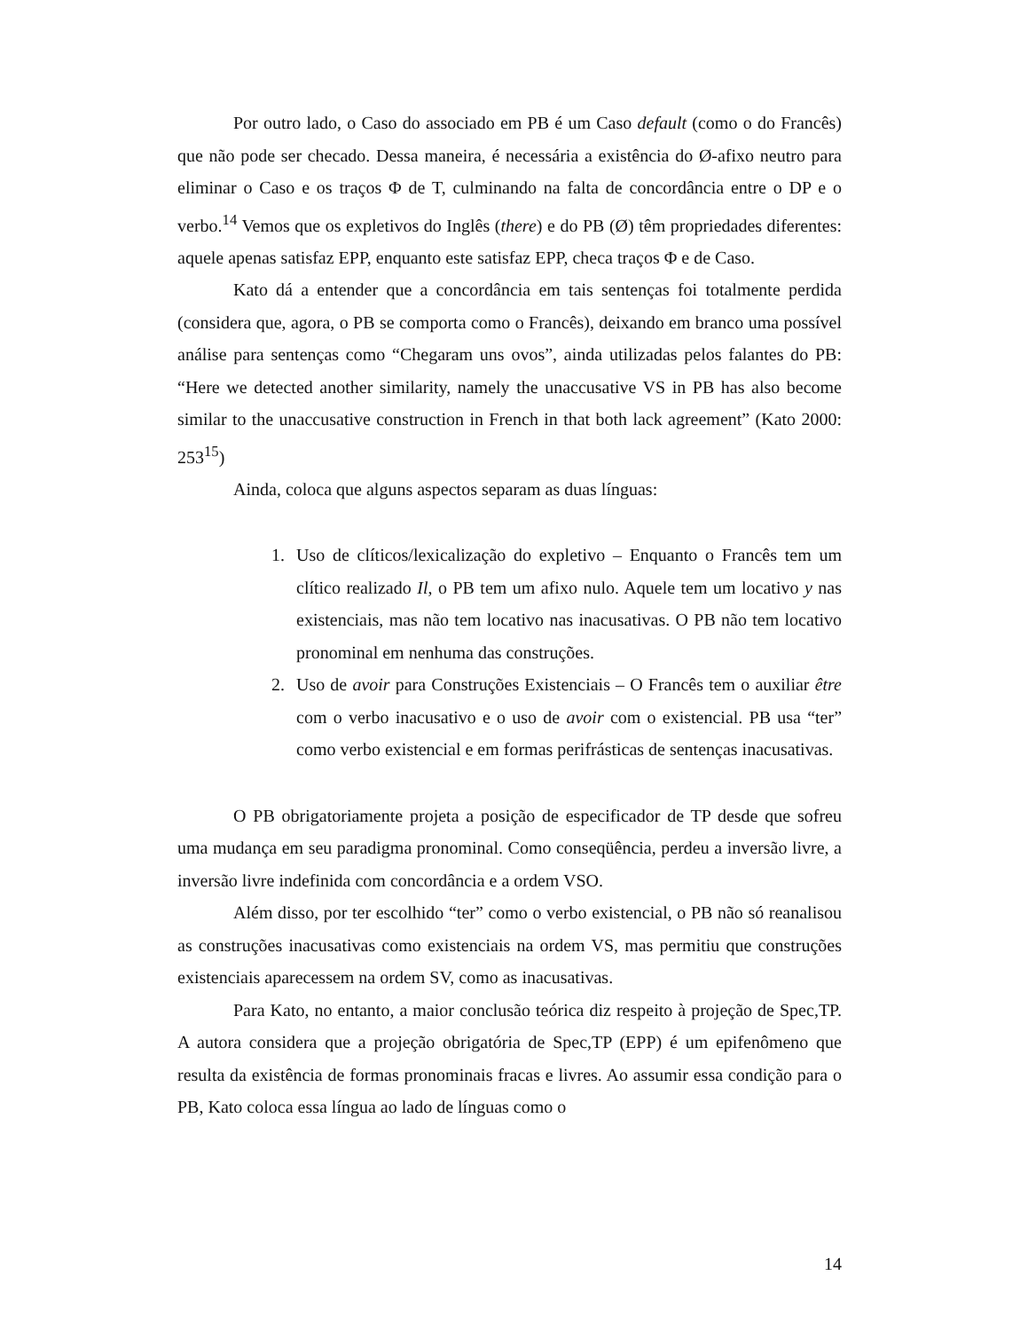Por outro lado, o Caso do associado em PB é um Caso default (como o do Francês) que não pode ser checado. Dessa maneira, é necessária a existência do Ø-afixo neutro para eliminar o Caso e os traços Φ de T, culminando na falta de concordância entre o DP e o verbo.<sup>14</sup> Vemos que os expletivos do Inglês (there) e do PB (Ø) têm propriedades diferentes: aquele apenas satisfaz EPP, enquanto este satisfaz EPP, checa traços Φ e de Caso.
Kato dá a entender que a concordância em tais sentenças foi totalmente perdida (considera que, agora, o PB se comporta como o Francês), deixando em branco uma possível análise para sentenças como “Chegaram uns ovos”, ainda utilizadas pelos falantes do PB: “Here we detected another similarity, namely the unaccusative VS in PB has also become similar to the unaccusative construction in French in that both lack agreement” (Kato 2000: 253<sup>15</sup>)
Ainda, coloca que alguns aspectos separam as duas línguas:
1. Uso de clíticos/lexicalização do expletivo – Enquanto o Francês tem um clítico realizado Il, o PB tem um afixo nulo. Aquele tem um locativo y nas existenciais, mas não tem locativo nas inacusativas. O PB não tem locativo pronominal em nenhuma das construções.
2. Uso de avoir para Construções Existenciais – O Francês tem o auxiliar être com o verbo inacusativo e o uso de avoir com o existencial. PB usa “ter” como verbo existencial e em formas perifrásticas de sentenças inacusativas.
O PB obrigatoriamente projeta a posição de especificador de TP desde que sofreu uma mudança em seu paradigma pronominal. Como conseqüência, perdeu a inversão livre, a inversão livre indefinida com concordância e a ordem VSO.
Além disso, por ter escolhido “ter” como o verbo existencial, o PB não só reanalisou as construções inacusativas como existenciais na ordem VS, mas permitiu que construções existenciais aparecessem na ordem SV, como as inacusativas.
Para Kato, no entanto, a maior conclusão teórica diz respeito à projeção de Spec,TP. A autora considera que a projeção obrigatória de Spec,TP (EPP) é um epifenômeno que resulta da existência de formas pronominais fracas e livres. Ao assumir essa condição para o PB, Kato coloca essa língua ao lado de línguas como o
14